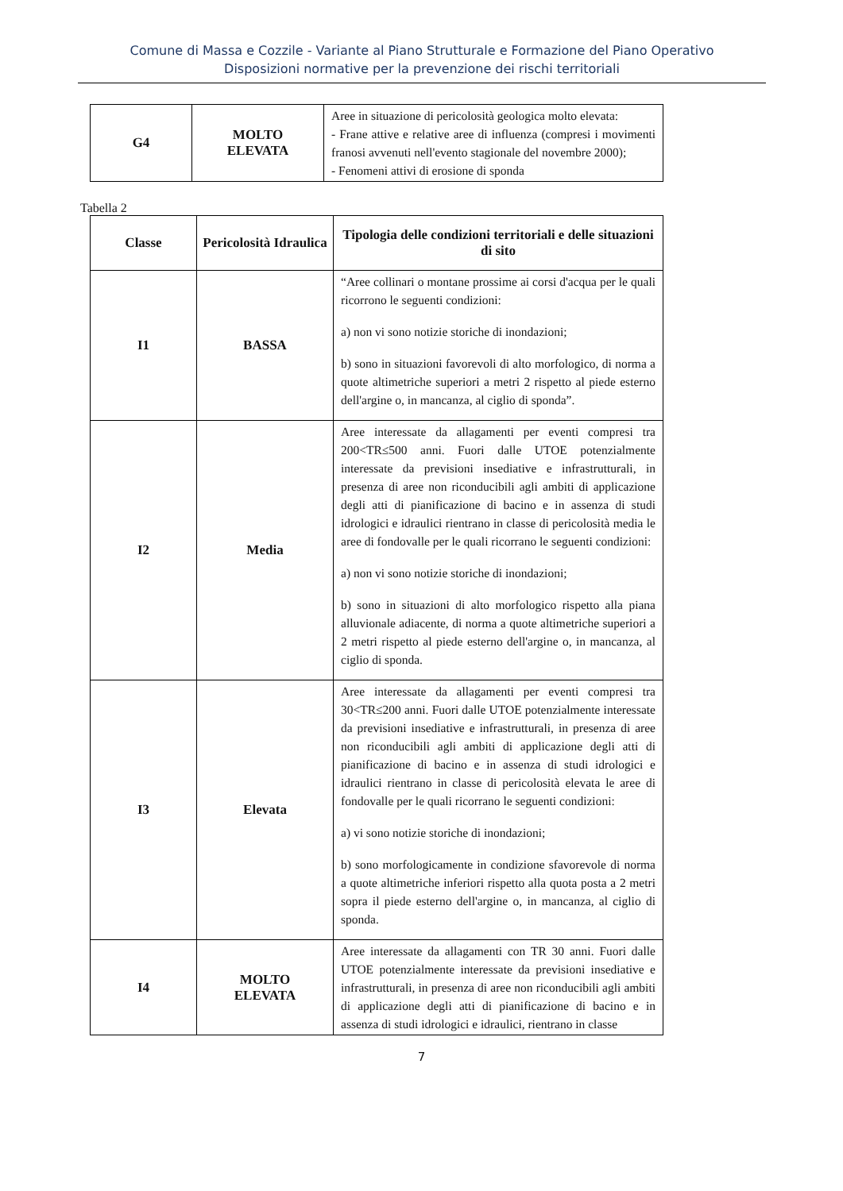Comune di Massa e Cozzile - Variante al Piano Strutturale e Formazione del Piano Operativo
Disposizioni normative per la prevenzione dei rischi territoriali
| G4 | MOLTO ELEVATA | Aree in situazione di pericolosità geologica molto elevata: - Frane attive e relative aree di influenza (compresi i movimenti franosi avvenuti nell'evento stagionale del novembre 2000); - Fenomeni attivi di erosione di sponda |
Tabella 2
| Classe | Pericolosità Idraulica | Tipologia delle condizioni territoriali e delle situazioni di sito |
| --- | --- | --- |
| I1 | BASSA | “Aree collinari o montane prossime ai corsi d'acqua per le quali ricorrono le seguenti condizioni: a) non vi sono notizie storiche di inondazioni; b) sono in situazioni favorevoli di alto morfologico, di norma a quote altimetriche superiori a metri 2 rispetto al piede esterno dell'argine o, in mancanza, al ciglio di sponda”. |
| I2 | Media | Aree interessate da allagamenti per eventi compresi tra 200<TR≤500 anni. Fuori dalle UTOE potenzialmente interessate da previsioni insediative e infrastrutturali, in presenza di aree non riconducibili agli ambiti di applicazione degli atti di pianificazione di bacino e in assenza di studi idrologici e idraulici rientrano in classe di pericolosità media le aree di fondovalle per le quali ricorrano le seguenti condizioni: a) non vi sono notizie storiche di inondazioni; b) sono in situazioni di alto morfologico rispetto alla piana alluvionale adiacente, di norma a quote altimetriche superiori a 2 metri rispetto al piede esterno dell'argine o, in mancanza, al ciglio di sponda. |
| I3 | Elevata | Aree interessate da allagamenti per eventi compresi tra 30<TR≤200 anni. Fuori dalle UTOE potenzialmente interessate da previsioni insediative e infrastrutturali, in presenza di aree non riconducibili agli ambiti di applicazione degli atti di pianificazione di bacino e in assenza di studi idrologici e idraulici rientrano in classe di pericolosità elevata le aree di fondovalle per le quali ricorrano le seguenti condizioni: a) vi sono notizie storiche di inondazioni; b) sono morfologicamente in condizione sfavorevole di norma a quote altimetriche inferiori rispetto alla quota posta a 2 metri sopra il piede esterno dell'argine o, in mancanza, al ciglio di sponda. |
| I4 | MOLTO ELEVATA | Aree interessate da allagamenti con TR 30 anni. Fuori dalle UTOE potenzialmente interessate da previsioni insediative e infrastrutturali, in presenza di aree non riconducibili agli ambiti di applicazione degli atti di pianificazione di bacino e in assenza di studi idrologici e idraulici, rientrano in classe |
7